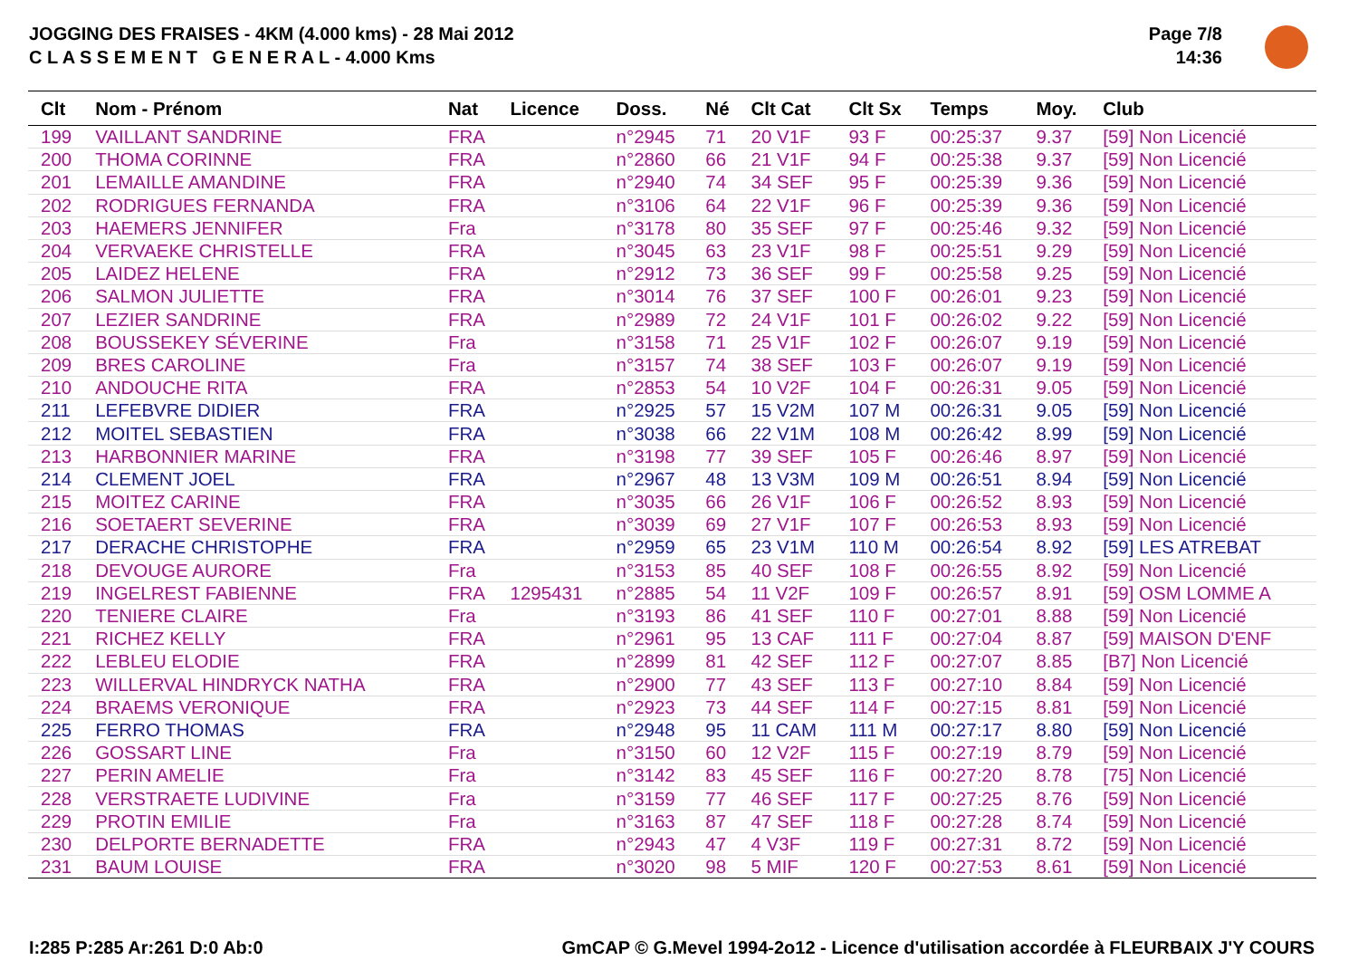JOGGING DES FRAISES - 4KM (4.000 kms) - 28 Mai 2012
C L A S S E M E N T G E N E R A L - 4.000 Kms
Page 7/8
14:36
| Clt | Nom - Prénom | Nat | Licence | Doss. | Né | Clt Cat | Clt Sx | Temps | Moy. | Club |
| --- | --- | --- | --- | --- | --- | --- | --- | --- | --- | --- |
| 199 | VAILLANT SANDRINE | FRA | | n°2945 | 71 | 20 V1F | 93 F | 00:25:37 | 9.37 | [59] Non Licencié |
| 200 | THOMA CORINNE | FRA | | n°2860 | 66 | 21 V1F | 94 F | 00:25:38 | 9.37 | [59] Non Licencié |
| 201 | LEMAILLE AMANDINE | FRA | | n°2940 | 74 | 34 SEF | 95 F | 00:25:39 | 9.36 | [59] Non Licencié |
| 202 | RODRIGUES FERNANDA | FRA | | n°3106 | 64 | 22 V1F | 96 F | 00:25:39 | 9.36 | [59] Non Licencié |
| 203 | HAEMERS JENNIFER | Fra | | n°3178 | 80 | 35 SEF | 97 F | 00:25:46 | 9.32 | [59] Non Licencié |
| 204 | VERVAEKE CHRISTELLE | FRA | | n°3045 | 63 | 23 V1F | 98 F | 00:25:51 | 9.29 | [59] Non Licencié |
| 205 | LAIDEZ HELENE | FRA | | n°2912 | 73 | 36 SEF | 99 F | 00:25:58 | 9.25 | [59] Non Licencié |
| 206 | SALMON JULIETTE | FRA | | n°3014 | 76 | 37 SEF | 100 F | 00:26:01 | 9.23 | [59] Non Licencié |
| 207 | LEZIER SANDRINE | FRA | | n°2989 | 72 | 24 V1F | 101 F | 00:26:02 | 9.22 | [59] Non Licencié |
| 208 | BOUSSEKEY SÉVERINE | Fra | | n°3158 | 71 | 25 V1F | 102 F | 00:26:07 | 9.19 | [59] Non Licencié |
| 209 | BRES CAROLINE | Fra | | n°3157 | 74 | 38 SEF | 103 F | 00:26:07 | 9.19 | [59] Non Licencié |
| 210 | ANDOUCHE RITA | FRA | | n°2853 | 54 | 10 V2F | 104 F | 00:26:31 | 9.05 | [59] Non Licencié |
| 211 | LEFEBVRE DIDIER | FRA | | n°2925 | 57 | 15 V2M | 107 M | 00:26:31 | 9.05 | [59] Non Licencié |
| 212 | MOITEL SEBASTIEN | FRA | | n°3038 | 66 | 22 V1M | 108 M | 00:26:42 | 8.99 | [59] Non Licencié |
| 213 | HARBONNIER MARINE | FRA | | n°3198 | 77 | 39 SEF | 105 F | 00:26:46 | 8.97 | [59] Non Licencié |
| 214 | CLEMENT JOEL | FRA | | n°2967 | 48 | 13 V3M | 109 M | 00:26:51 | 8.94 | [59] Non Licencié |
| 215 | MOITEZ CARINE | FRA | | n°3035 | 66 | 26 V1F | 106 F | 00:26:52 | 8.93 | [59] Non Licencié |
| 216 | SOETAERT SEVERINE | FRA | | n°3039 | 69 | 27 V1F | 107 F | 00:26:53 | 8.93 | [59] Non Licencié |
| 217 | DERACHE CHRISTOPHE | FRA | | n°2959 | 65 | 23 V1M | 110 M | 00:26:54 | 8.92 | [59] LES ATREBAT |
| 218 | DEVOUGE AURORE | Fra | | n°3153 | 85 | 40 SEF | 108 F | 00:26:55 | 8.92 | [59] Non Licencié |
| 219 | INGELREST FABIENNE | FRA | 1295431 | n°2885 | 54 | 11 V2F | 109 F | 00:26:57 | 8.91 | [59] OSM LOMME A |
| 220 | TENIERE CLAIRE | Fra | | n°3193 | 86 | 41 SEF | 110 F | 00:27:01 | 8.88 | [59] Non Licencié |
| 221 | RICHEZ KELLY | FRA | | n°2961 | 95 | 13 CAF | 111 F | 00:27:04 | 8.87 | [59] MAISON D'ENF |
| 222 | LEBLEU ELODIE | FRA | | n°2899 | 81 | 42 SEF | 112 F | 00:27:07 | 8.85 | [B7] Non Licencié |
| 223 | WILLERVAL HINDRYCK NATHA | FRA | | n°2900 | 77 | 43 SEF | 113 F | 00:27:10 | 8.84 | [59] Non Licencié |
| 224 | BRAEMS VERONIQUE | FRA | | n°2923 | 73 | 44 SEF | 114 F | 00:27:15 | 8.81 | [59] Non Licencié |
| 225 | FERRO THOMAS | FRA | | n°2948 | 95 | 11 CAM | 111 M | 00:27:17 | 8.80 | [59] Non Licencié |
| 226 | GOSSART LINE | Fra | | n°3150 | 60 | 12 V2F | 115 F | 00:27:19 | 8.79 | [59] Non Licencié |
| 227 | PERIN AMELIE | Fra | | n°3142 | 83 | 45 SEF | 116 F | 00:27:20 | 8.78 | [75] Non Licencié |
| 228 | VERSTRAETE LUDIVINE | Fra | | n°3159 | 77 | 46 SEF | 117 F | 00:27:25 | 8.76 | [59] Non Licencié |
| 229 | PROTIN EMILIE | Fra | | n°3163 | 87 | 47 SEF | 118 F | 00:27:28 | 8.74 | [59] Non Licencié |
| 230 | DELPORTE BERNADETTE | FRA | | n°2943 | 47 | 4 V3F | 119 F | 00:27:31 | 8.72 | [59] Non Licencié |
| 231 | BAUM LOUISE | FRA | | n°3020 | 98 | 5 MIF | 120 F | 00:27:53 | 8.61 | [59] Non Licencié |
I:285 P:285 Ar:261 D:0 Ab:0 GmCAP © G.Mevel 1994-2o12 - Licence d'utilisation accordée à FLEURBAIX J'Y COURS